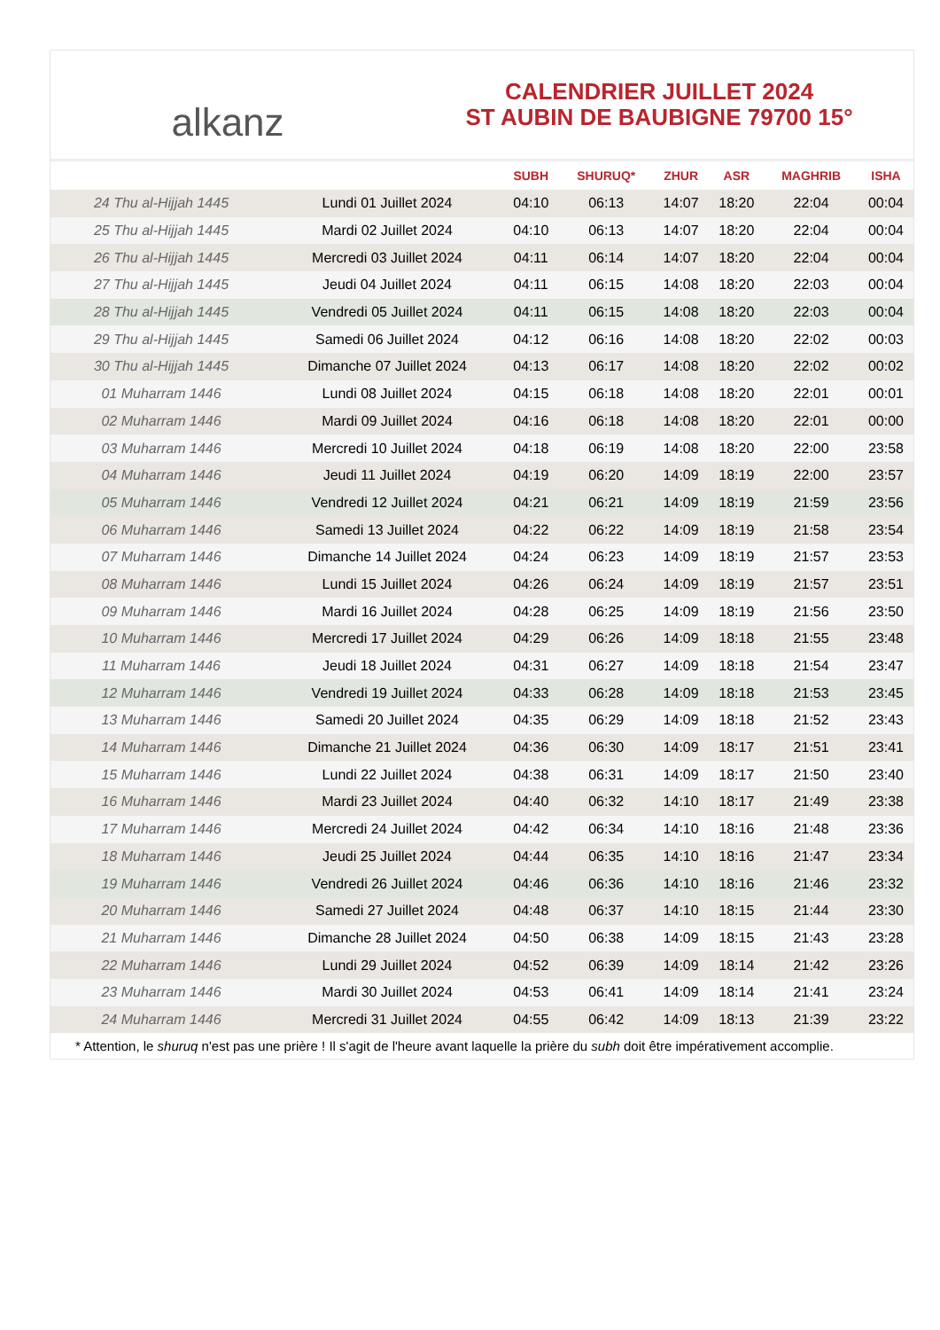alkanz
CALENDRIER JUILLET 2024
ST AUBIN DE BAUBIGNE 79700 15°
| | | SUBH | SHURUQ* | ZHUR | ASR | MAGHRIB | ISHA |
| --- | --- | --- | --- | --- | --- | --- | --- |
| 24 Thu al-Hijjah 1445 | Lundi 01 Juillet 2024 | 04:10 | 06:13 | 14:07 | 18:20 | 22:04 | 00:04 |
| 25 Thu al-Hijjah 1445 | Mardi 02 Juillet 2024 | 04:10 | 06:13 | 14:07 | 18:20 | 22:04 | 00:04 |
| 26 Thu al-Hijjah 1445 | Mercredi 03 Juillet 2024 | 04:11 | 06:14 | 14:07 | 18:20 | 22:04 | 00:04 |
| 27 Thu al-Hijjah 1445 | Jeudi 04 Juillet 2024 | 04:11 | 06:15 | 14:08 | 18:20 | 22:03 | 00:04 |
| 28 Thu al-Hijjah 1445 | Vendredi 05 Juillet 2024 | 04:11 | 06:15 | 14:08 | 18:20 | 22:03 | 00:04 |
| 29 Thu al-Hijjah 1445 | Samedi 06 Juillet 2024 | 04:12 | 06:16 | 14:08 | 18:20 | 22:02 | 00:03 |
| 30 Thu al-Hijjah 1445 | Dimanche 07 Juillet 2024 | 04:13 | 06:17 | 14:08 | 18:20 | 22:02 | 00:02 |
| 01 Muharram 1446 | Lundi 08 Juillet 2024 | 04:15 | 06:18 | 14:08 | 18:20 | 22:01 | 00:01 |
| 02 Muharram 1446 | Mardi 09 Juillet 2024 | 04:16 | 06:18 | 14:08 | 18:20 | 22:01 | 00:00 |
| 03 Muharram 1446 | Mercredi 10 Juillet 2024 | 04:18 | 06:19 | 14:08 | 18:20 | 22:00 | 23:58 |
| 04 Muharram 1446 | Jeudi 11 Juillet 2024 | 04:19 | 06:20 | 14:09 | 18:19 | 22:00 | 23:57 |
| 05 Muharram 1446 | Vendredi 12 Juillet 2024 | 04:21 | 06:21 | 14:09 | 18:19 | 21:59 | 23:56 |
| 06 Muharram 1446 | Samedi 13 Juillet 2024 | 04:22 | 06:22 | 14:09 | 18:19 | 21:58 | 23:54 |
| 07 Muharram 1446 | Dimanche 14 Juillet 2024 | 04:24 | 06:23 | 14:09 | 18:19 | 21:57 | 23:53 |
| 08 Muharram 1446 | Lundi 15 Juillet 2024 | 04:26 | 06:24 | 14:09 | 18:19 | 21:57 | 23:51 |
| 09 Muharram 1446 | Mardi 16 Juillet 2024 | 04:28 | 06:25 | 14:09 | 18:19 | 21:56 | 23:50 |
| 10 Muharram 1446 | Mercredi 17 Juillet 2024 | 04:29 | 06:26 | 14:09 | 18:18 | 21:55 | 23:48 |
| 11 Muharram 1446 | Jeudi 18 Juillet 2024 | 04:31 | 06:27 | 14:09 | 18:18 | 21:54 | 23:47 |
| 12 Muharram 1446 | Vendredi 19 Juillet 2024 | 04:33 | 06:28 | 14:09 | 18:18 | 21:53 | 23:45 |
| 13 Muharram 1446 | Samedi 20 Juillet 2024 | 04:35 | 06:29 | 14:09 | 18:18 | 21:52 | 23:43 |
| 14 Muharram 1446 | Dimanche 21 Juillet 2024 | 04:36 | 06:30 | 14:09 | 18:17 | 21:51 | 23:41 |
| 15 Muharram 1446 | Lundi 22 Juillet 2024 | 04:38 | 06:31 | 14:09 | 18:17 | 21:50 | 23:40 |
| 16 Muharram 1446 | Mardi 23 Juillet 2024 | 04:40 | 06:32 | 14:10 | 18:17 | 21:49 | 23:38 |
| 17 Muharram 1446 | Mercredi 24 Juillet 2024 | 04:42 | 06:34 | 14:10 | 18:16 | 21:48 | 23:36 |
| 18 Muharram 1446 | Jeudi 25 Juillet 2024 | 04:44 | 06:35 | 14:10 | 18:16 | 21:47 | 23:34 |
| 19 Muharram 1446 | Vendredi 26 Juillet 2024 | 04:46 | 06:36 | 14:10 | 18:16 | 21:46 | 23:32 |
| 20 Muharram 1446 | Samedi 27 Juillet 2024 | 04:48 | 06:37 | 14:10 | 18:15 | 21:44 | 23:30 |
| 21 Muharram 1446 | Dimanche 28 Juillet 2024 | 04:50 | 06:38 | 14:09 | 18:15 | 21:43 | 23:28 |
| 22 Muharram 1446 | Lundi 29 Juillet 2024 | 04:52 | 06:39 | 14:09 | 18:14 | 21:42 | 23:26 |
| 23 Muharram 1446 | Mardi 30 Juillet 2024 | 04:53 | 06:41 | 14:09 | 18:14 | 21:41 | 23:24 |
| 24 Muharram 1446 | Mercredi 31 Juillet 2024 | 04:55 | 06:42 | 14:09 | 18:13 | 21:39 | 23:22 |
* Attention, le shuruq n'est pas une prière ! Il s'agit de l'heure avant laquelle la prière du subh doit être impérativement accomplie.